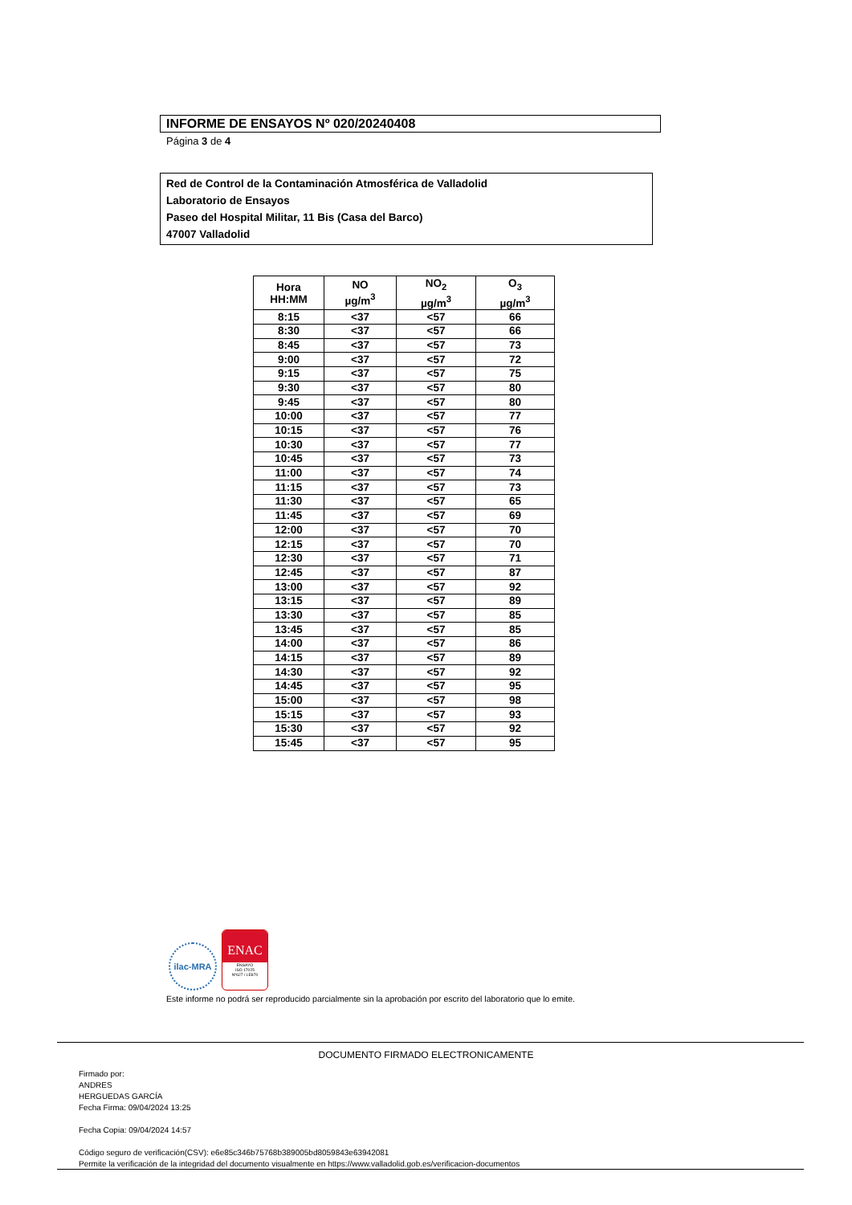INFORME DE ENSAYOS Nº 020/20240408
Página 3 de 4
Red de Control de la Contaminación Atmosférica de Valladolid
Laboratorio de Ensayos
Paseo del Hospital Militar, 11 Bis (Casa del Barco)
47007 Valladolid
| Hora HH:MM | NO µg/m<sup>3</sup> | NO<sub>2</sub> µg/m<sup>3</sup> | O<sub>3</sub> µg/m<sup>3</sup> |
| --- | --- | --- | --- |
| 8:15 | <37 | <57 | 66 |
| 8:30 | <37 | <57 | 66 |
| 8:45 | <37 | <57 | 73 |
| 9:00 | <37 | <57 | 72 |
| 9:15 | <37 | <57 | 75 |
| 9:30 | <37 | <57 | 80 |
| 9:45 | <37 | <57 | 80 |
| 10:00 | <37 | <57 | 77 |
| 10:15 | <37 | <57 | 76 |
| 10:30 | <37 | <57 | 77 |
| 10:45 | <37 | <57 | 73 |
| 11:00 | <37 | <57 | 74 |
| 11:15 | <37 | <57 | 73 |
| 11:30 | <37 | <57 | 65 |
| 11:45 | <37 | <57 | 69 |
| 12:00 | <37 | <57 | 70 |
| 12:15 | <37 | <57 | 70 |
| 12:30 | <37 | <57 | 71 |
| 12:45 | <37 | <57 | 87 |
| 13:00 | <37 | <57 | 92 |
| 13:15 | <37 | <57 | 89 |
| 13:30 | <37 | <57 | 85 |
| 13:45 | <37 | <57 | 85 |
| 14:00 | <37 | <57 | 86 |
| 14:15 | <37 | <57 | 89 |
| 14:30 | <37 | <57 | 92 |
| 14:45 | <37 | <57 | 95 |
| 15:00 | <37 | <57 | 98 |
| 15:15 | <37 | <57 | 93 |
| 15:30 | <37 | <57 | 92 |
| 15:45 | <37 | <57 | 95 |
ilac-MRA
ENAC
ENSAYO
ISO 17025
Nº627 / LE870
Este informe no podrá ser reproducido parcialmente sin la aprobación por escrito del laboratorio que lo emite.
DOCUMENTO FIRMADO ELECTRONICAMENTE
Firmado por:
ANDRES
HERGUEDAS GARCÍA
Fecha Firma: 09/04/2024 13:25
Fecha Copia: 09/04/2024 14:57
Código seguro de verificación(CSV): e6e85c346b75768b389005bd8059843e63942081
Permite la verificación de la integridad del documento visualmente en https://www.valladolid.gob.es/verificacion-documentos